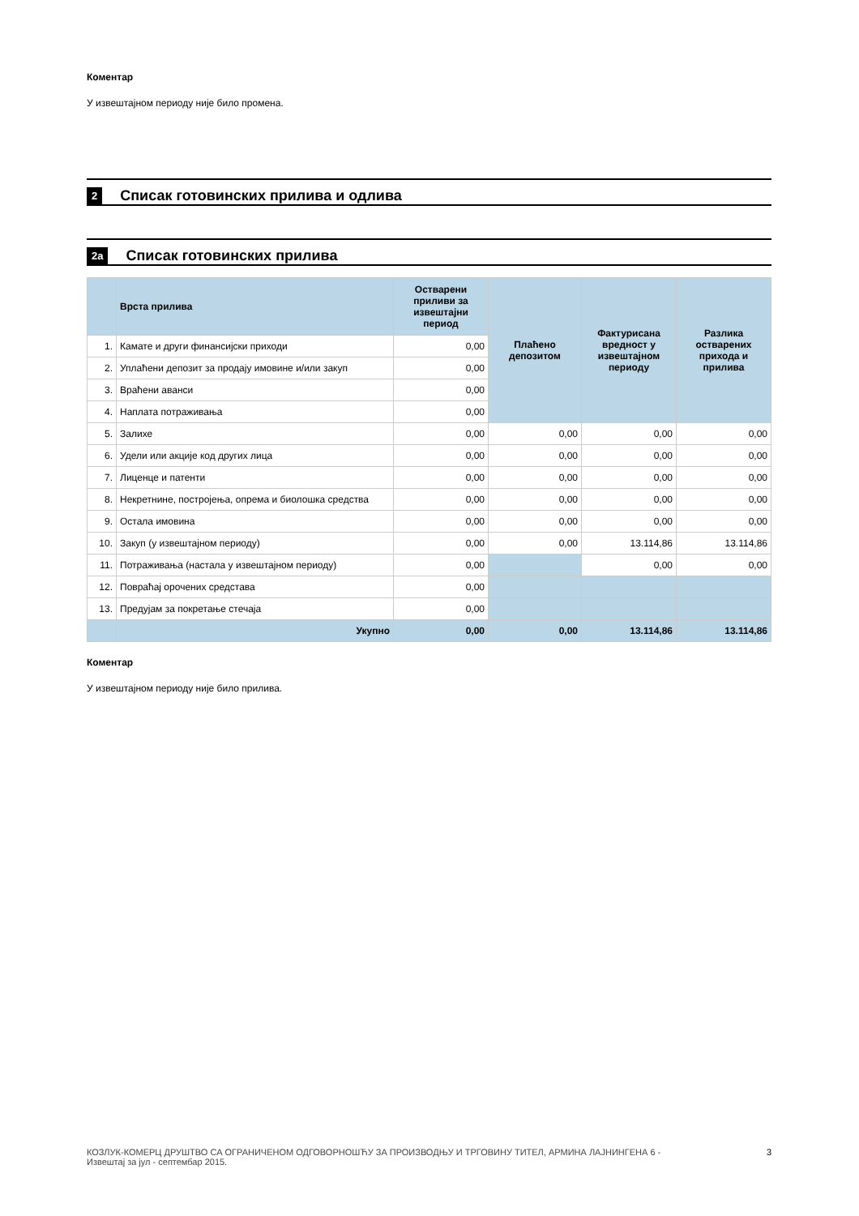Коментар
У извештајном периоду није било промена.
2 Списак готовинских прилива и одлива
2a Списак готовинских прилива
| | Врста прилива | Остварени приливи за извештајни период | Плаћено депозитом | Фактурисана вредност у извештајном периоду | Разлика остварених прихода и прилива |
| --- | --- | --- | --- | --- | --- |
| 1. | Камате и други финансијски приходи | 0,00 | | | |
| 2. | Уплаћени депозит за продају имовине и/или закуп | 0,00 | | | |
| 3. | Враћени аванси | 0,00 | | | |
| 4. | Наплата потраживања | 0,00 | | | |
| 5. | Залихе | 0,00 | 0,00 | 0,00 | 0,00 |
| 6. | Удели или акције код других лица | 0,00 | 0,00 | 0,00 | 0,00 |
| 7. | Лиценце и патенти | 0,00 | 0,00 | 0,00 | 0,00 |
| 8. | Некретнине, постројења, опрема и биолошка средства | 0,00 | 0,00 | 0,00 | 0,00 |
| 9. | Остала имовина | 0,00 | 0,00 | 0,00 | 0,00 |
| 10. | Закуп (у извештајном периоду) | 0,00 | 0,00 | 13.114,86 | 13.114,86 |
| 11. | Потраживања (настала у извештајном периоду) | 0,00 | | 0,00 | 0,00 |
| 12. | Повраћај орочених средстава | 0,00 | | | |
| 13. | Предујам за покретање стечаја | 0,00 | | | |
| | Укупно | 0,00 | 0,00 | 13.114,86 | 13.114,86 |
Коментар
У извештајном периоду није било прилива.
КОЗЛУК-КОМЕРЦ ДРУШТВО СА ОГРАНИЧЕНОМ ОДГОВОРНОШЋУ ЗА ПРОИЗВОДЊУ И ТРГОВИНУ ТИТЕЛ, АРМИНА ЛАЈНИНГЕНА 6 -
Извештај за јул - септембар 2015. 3